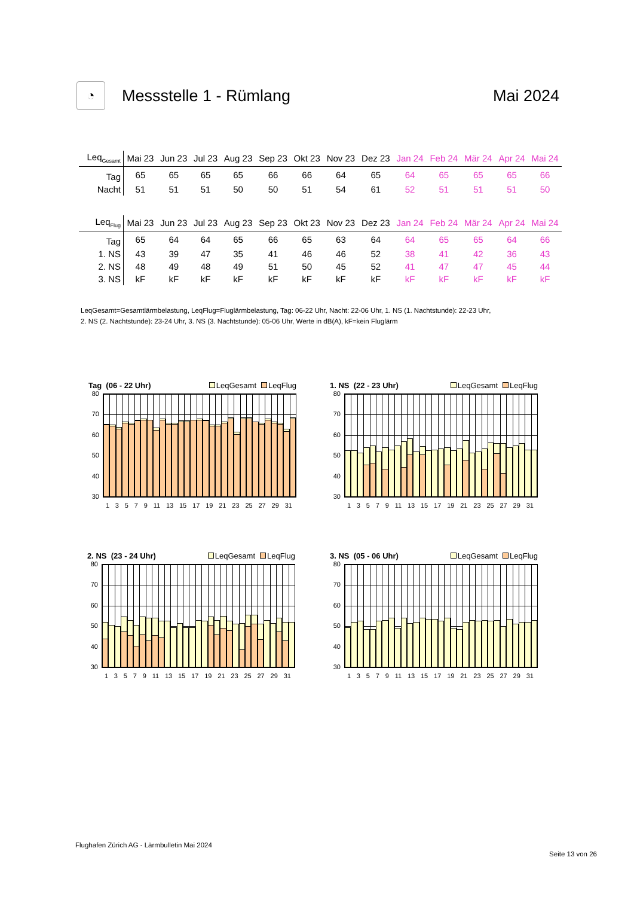◔
Messstelle 1 - Rümlang Mai 2024
| Leq<sub>Gesamt</sub> | Mai 23 | Jun 23 | Jul 23 | Aug 23 | Sep 23 | Okt 23 | Nov 23 | Dez 23 | Jan 24 | Feb 24 | Mär 24 | Apr 24 | Mai 24 |
| --- | --- | --- | --- | --- | --- | --- | --- | --- | --- | --- | --- | --- | --- |
| Tag | 65 | 65 | 65 | 65 | 66 | 66 | 64 | 65 | 64 | 65 | 65 | 65 | 66 |
| Nacht | 51 | 51 | 51 | 50 | 50 | 51 | 54 | 61 | 52 | 51 | 51 | 51 | 50 |
| Leq<sub>Flug</sub> | Mai 23 | Jun 23 | Jul 23 | Aug 23 | Sep 23 | Okt 23 | Nov 23 | Dez 23 | Jan 24 | Feb 24 | Mär 24 | Apr 24 | Mai 24 |
| --- | --- | --- | --- | --- | --- | --- | --- | --- | --- | --- | --- | --- | --- |
| Tag | 65 | 64 | 64 | 65 | 66 | 65 | 63 | 64 | 64 | 65 | 65 | 64 | 66 |
| 1. NS | 43 | 39 | 47 | 35 | 41 | 46 | 46 | 52 | 38 | 41 | 42 | 36 | 43 |
| 2. NS | 48 | 49 | 48 | 49 | 51 | 50 | 45 | 52 | 41 | 47 | 47 | 45 | 44 |
| 3. NS | kF | kF | kF | kF | kF | kF | kF | kF | kF | kF | kF | kF | kF |
LeqGesamt=Gesamtlärmbelastung, LeqFlug=Fluglärmbelastung, Tag: 06-22 Uhr, Nacht: 22-06 Uhr, 1. NS (1. Nachtstunde): 22-23 Uhr,
2. NS (2. Nachtstunde): 23-24 Uhr, 3. NS (3. Nachtstunde): 05-06 Uhr, Werte in dB(A), kF=kein Fluglärm
Tag (06 - 22 Uhr) LeqGesamt LeqFlug
80
70
60
50
40
30
1 3 5 7 9 11 13 15 17 19 21 23 25 27 29 31
1. NS (22 - 23 Uhr) LeqGesamt LeqFlug
80
70
60
50
40
30
1 3 5 7 9 11 13 15 17 19 21 23 25 27 29 31
2. NS (23 - 24 Uhr) LeqGesamt LeqFlug
80
70
60
50
40
30
1 3 5 7 9 11 13 15 17 19 21 23 25 27 29 31
3. NS (05 - 06 Uhr) LeqGesamt LeqFlug
80
70
60
50
40
30
1 3 5 7 9 11 13 15 17 19 21 23 25 27 29 31
Flughafen Zürich AG - Lärmbulletin Mai 2024
Seite 13 von 26